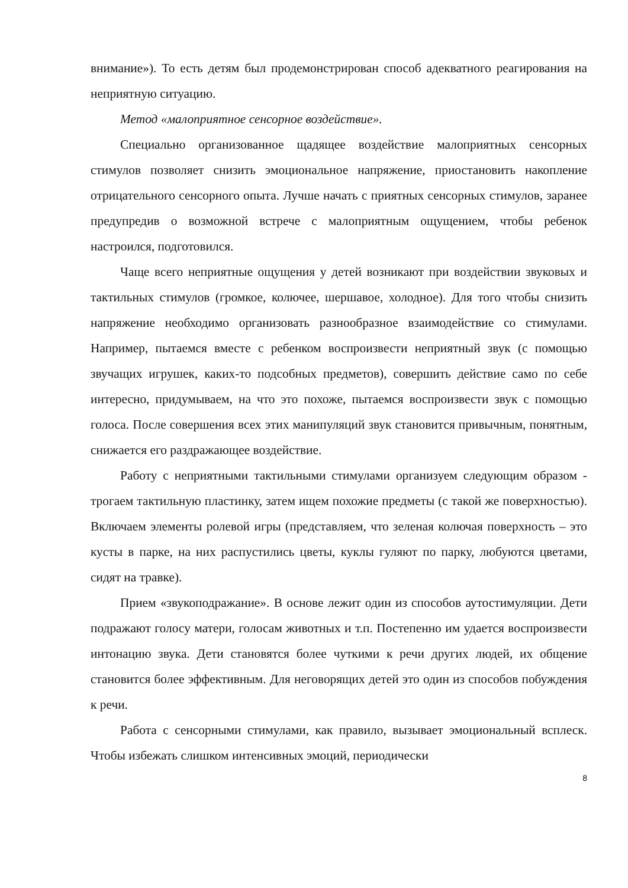внимание»). То есть детям был продемонстрирован способ адекватного реагирования на неприятную ситуацию.
Метод «малоприятное сенсорное воздействие».
Специально организованное щадящее воздействие малоприятных сенсорных стимулов позволяет снизить эмоциональное напряжение, приостановить накопление отрицательного сенсорного опыта. Лучше начать с приятных сенсорных стимулов, заранее предупредив о возможной встрече с малоприятным ощущением, чтобы ребенок настроился, подготовился.
Чаще всего неприятные ощущения у детей возникают при воздействии звуковых и тактильных стимулов (громкое, колючее, шершавое, холодное). Для того чтобы снизить напряжение необходимо организовать разнообразное взаимодействие со стимулами. Например, пытаемся вместе с ребенком воспроизвести неприятный звук (с помощью звучащих игрушек, каких-то подсобных предметов), совершить действие само по себе интересно, придумываем, на что это похоже, пытаемся воспроизвести звук с помощью голоса. После совершения всех этих манипуляций звук становится привычным, понятным, снижается его раздражающее воздействие.
Работу с неприятными тактильными стимулами организуем следующим образом - трогаем тактильную пластинку, затем ищем похожие предметы (с такой же поверхностью). Включаем элементы ролевой игры (представляем, что зеленая колючая поверхность – это кусты в парке, на них распустились цветы, куклы гуляют по парку, любуются цветами, сидят на травке).
Прием «звукоподражание». В основе лежит один из способов аутостимуляции. Дети подражают голосу матери, голосам животных и т.п. Постепенно им удается воспроизвести интонацию звука. Дети становятся более чуткими к речи других людей, их общение становится более эффективным. Для неговорящих детей это один из способов побуждения к речи.
Работа с сенсорными стимулами, как правило, вызывает эмоциональный всплеск. Чтобы избежать слишком интенсивных эмоций, периодически
8